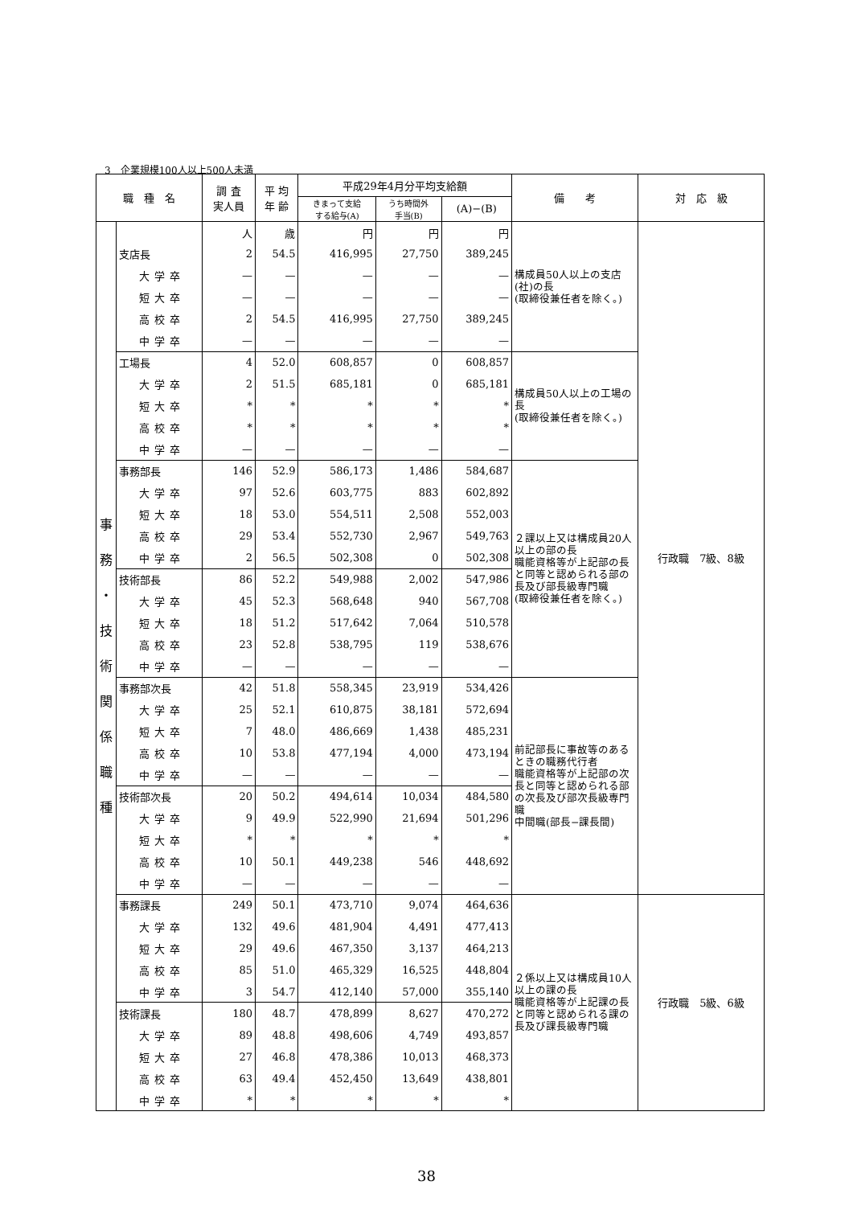3　企業規模100人以上500人未満
| 職 種 名 | | 調 査 実人員 | 平 均 年 齢 | 平成29年4月分平均支給額 | | | 備 考 | 対 応 級 |
| --- | --- | --- | --- | --- | --- | --- | --- | --- |
| | | | | きまって支給 する給与(A) | うち時間外 手当(B) | (A)−(B) | | |
| 事 務 ・ 技 術 関 係 職 種 | | 人 | 歳 | 円 | 円 | 円 | 構成員50人以上の支店(社)の長 (取締役兼任者を除く。) | 行政職 7級、8級 |
| | 支店長 | 2 | 54.5 | 416,995 | 27,750 | 389,245 | | |
| | 大学卒 | — | — | — | — | — | | |
| | 短大卒 | — | — | — | — | — | | |
| | 高校卒 | 2 | 54.5 | 416,995 | 27,750 | 389,245 | | |
| | 中学卒 | — | — | — | — | — | | |
| | 工場長 | 4 | 52.0 | 608,857 | 0 | 608,857 | 構成員50人以上の工場の長 (取締役兼任者を除く。) | |
| | 大学卒 | 2 | 51.5 | 685,181 | 0 | 685,181 | | |
| | 短大卒 | * | * | * | * | * | | |
| | 高校卒 | * | * | * | * | * | | |
| | 中学卒 | — | — | — | — | — | | |
| | 事務部長 | 146 | 52.9 | 586,173 | 1,486 | 584,687 | ２課以上又は構成員20人以上の部の長 職能資格等が上記部の長と同等と認められる部の長及び部長級専門職 (取締役兼任者を除く。) | |
| | 大学卒 | 97 | 52.6 | 603,775 | 883 | 602,892 | | |
| | 短大卒 | 18 | 53.0 | 554,511 | 2,508 | 552,003 | | |
| | 高校卒 | 29 | 53.4 | 552,730 | 2,967 | 549,763 | | |
| | 中学卒 | 2 | 56.5 | 502,308 | 0 | 502,308 | | |
| | 技術部長 | 86 | 52.2 | 549,988 | 2,002 | 547,986 | | |
| | 大学卒 | 45 | 52.3 | 568,648 | 940 | 567,708 | | |
| | 短大卒 | 18 | 51.2 | 517,642 | 7,064 | 510,578 | | |
| | 高校卒 | 23 | 52.8 | 538,795 | 119 | 538,676 | | |
| | 中学卒 | — | — | — | — | — | | |
| | 事務部次長 | 42 | 51.8 | 558,345 | 23,919 | 534,426 | 前記部長に事故等のあるときの職務代行者 職能資格等が上記部の次長と同等と認められる部の次長及び部次長級専門職 中間職(部長−課長間) | |
| | 大学卒 | 25 | 52.1 | 610,875 | 38,181 | 572,694 | | |
| | 短大卒 | 7 | 48.0 | 486,669 | 1,438 | 485,231 | | |
| | 高校卒 | 10 | 53.8 | 477,194 | 4,000 | 473,194 | | |
| | 中学卒 | — | — | — | — | — | | |
| | 技術部次長 | 20 | 50.2 | 494,614 | 10,034 | 484,580 | | |
| | 大学卒 | 9 | 49.9 | 522,990 | 21,694 | 501,296 | | |
| | 短大卒 | * | * | * | * | * | | |
| | 高校卒 | 10 | 50.1 | 449,238 | 546 | 448,692 | | |
| | 中学卒 | — | — | — | — | — | | |
| | 事務課長 | 249 | 50.1 | 473,710 | 9,074 | 464,636 | ２係以上又は構成員10人以上の課の長 職能資格等が上記課の長と同等と認められる課の長及び課長級専門職 | 行政職 5級、6級 |
| | 大学卒 | 132 | 49.6 | 481,904 | 4,491 | 477,413 | | |
| | 短大卒 | 29 | 49.6 | 467,350 | 3,137 | 464,213 | | |
| | 高校卒 | 85 | 51.0 | 465,329 | 16,525 | 448,804 | | |
| | 中学卒 | 3 | 54.7 | 412,140 | 57,000 | 355,140 | | |
| | 技術課長 | 180 | 48.7 | 478,899 | 8,627 | 470,272 | | |
| | 大学卒 | 89 | 48.8 | 498,606 | 4,749 | 493,857 | | |
| | 短大卒 | 27 | 46.8 | 478,386 | 10,013 | 468,373 | | |
| | 高校卒 | 63 | 49.4 | 452,450 | 13,649 | 438,801 | | |
| | 中学卒 | * | * | * | * | * | | |
38